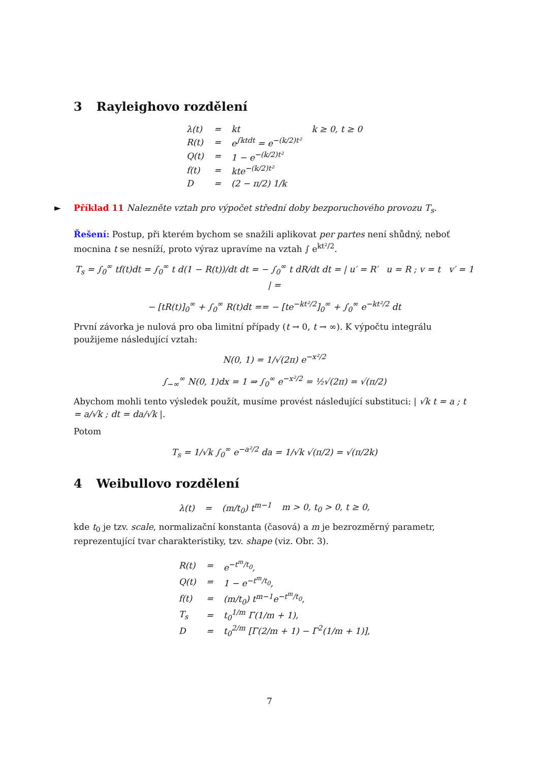3 Rayleighovo rozdělení
| λ(t) | = | kt | k ≥ 0, t ≥ 0 |
| R(t) | = | e<sup>∫ktdt</sup> = e<sup>−(k/2)t²</sup> | |
| Q(t) | = | 1 − e<sup>−(k/2)t²</sup> | |
| f(t) | = | kte<sup>−(k/2)t²</sup> | |
| D | = | (2 − π/2) 1/k | |
► Příklad 11 Nalezněte vztah pro výpočet střední doby bezporuchového provozu T<sub>s</sub>.
Řešení: Postup, při kterém bychom se snažili aplikovat per partes není shůdný, neboť mocnina t se nesníží, proto výraz upravíme na vztah ∫ e<sup>kt²/2</sup>.
T<sub>s</sub> = ∫<sub>0</sub><sup>∞</sup> tf(t)dt = ∫<sub>0</sub><sup>∞</sup> t d(1 − R(t))/dt dt = − ∫<sub>0</sub><sup>∞</sup> t dR/dt dt = | u′ = R′ u = R ; v = t v′ = 1 | =
− [tR(t)]<sub>0</sub><sup>∞</sup> + ∫<sub>0</sub><sup>∞</sup> R(t)dt == − [te<sup>−kt²/2</sup>]<sub>0</sub><sup>∞</sup> + ∫<sub>0</sub><sup>∞</sup> e<sup>−kt²/2</sup> dt
První závorka je nulová pro oba limitní případy (t → 0, t → ∞). K výpočtu integrálu použijeme následující vztah:
N(0, 1) = 1/√(2π) e<sup>−x²/2</sup>
∫<sub>−∞</sub><sup>∞</sup> N(0, 1)dx = 1 ⇒ ∫<sub>0</sub><sup>∞</sup> e<sup>−x²/2</sup> = ½√(2π) = √(π/2)
Abychom mohli tento výsledek použít, musíme provést následující substituci: | √k t = a ; t = a/√k ; dt = da/√k |.
Potom
T<sub>s</sub> = 1/√k ∫<sub>0</sub><sup>∞</sup> e<sup>−a²/2</sup> da = 1/√k √(π/2) = √(π/2k)
4 Weibullovo rozdělení
| λ(t) | = | (m/t<sub>0</sub>) t<sup>m−1</sup> | m > 0, t<sub>0</sub> > 0, t ≥ 0, |
kde t<sub>0</sub> je tzv. scale, normalizační konstanta (časová) a m je bezrozměrný parametr, reprezentující tvar charakteristiky, tzv. shape (viz. Obr. 3).
| R(t) | = | e<sup>−t<sup>m</sup>/t<sub>0</sub></sup>, |
| Q(t) | = | 1 − e<sup>−t<sup>m</sup>/t<sub>0</sub></sup>, |
| f(t) | = | (m/t<sub>0</sub>) t<sup>m−1</sup>e<sup>−t<sup>m</sup>/t<sub>0</sub></sup>, |
| T<sub>s</sub> | = | t<sub>0</sub><sup>1/m</sup> Γ(1/m + 1), |
| D | = | t<sub>0</sub><sup>2/m</sup> [Γ(2/m + 1) − Γ<sup>2</sup>(1/m + 1)], |
7